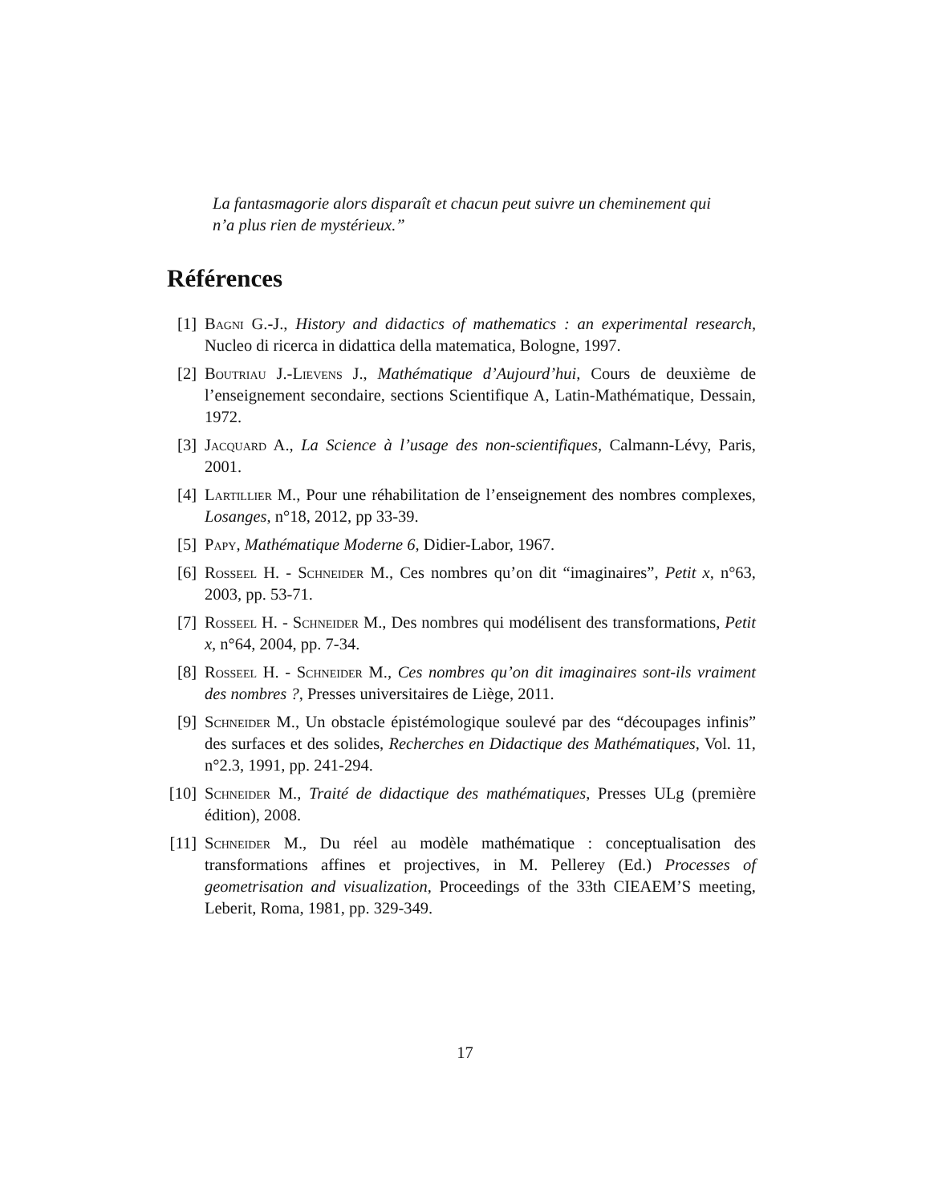La fantasmagorie alors disparaît et chacun peut suivre un cheminement qui n’a plus rien de mystérieux.”
Références
[1] Bagni G.-J., History and didactics of mathematics : an experimental research, Nucleo di ricerca in didattica della matematica, Bologne, 1997.
[2] Boutriau J.-Lievens J., Mathématique d’Aujourd’hui, Cours de deuxième de l’enseignement secondaire, sections Scientifique A, Latin-Mathématique, Dessain, 1972.
[3] Jacquard A., La Science à l’usage des non-scientifiques, Calmann-Lévy, Paris, 2001.
[4] Lartillier M., Pour une réhabilitation de l’enseignement des nombres complexes, Losanges, n°18, 2012, pp 33-39.
[5] Papy, Mathématique Moderne 6, Didier-Labor, 1967.
[6] Rosseel H. - Schneider M., Ces nombres qu’on dit “imaginaires”, Petit x, n°63, 2003, pp. 53-71.
[7] Rosseel H. - Schneider M., Des nombres qui modélisent des transformations, Petit x, n°64, 2004, pp. 7-34.
[8] Rosseel H. - Schneider M., Ces nombres qu’on dit imaginaires sont-ils vraiment des nombres ?, Presses universitaires de Liège, 2011.
[9] Schneider M., Un obstacle épistémologique soulevé par des “découpages infinis” des surfaces et des solides, Recherches en Didactique des Mathématiques, Vol. 11, n°2.3, 1991, pp. 241-294.
[10] Schneider M., Traité de didactique des mathématiques, Presses ULg (première édition), 2008.
[11] Schneider M., Du réel au modèle mathématique : conceptualisation des transformations affines et projectives, in M. Pellerey (Ed.) Processes of geometrisation and visualization, Proceedings of the 33th CIEAEM’S meeting, Leberit, Roma, 1981, pp. 329-349.
17